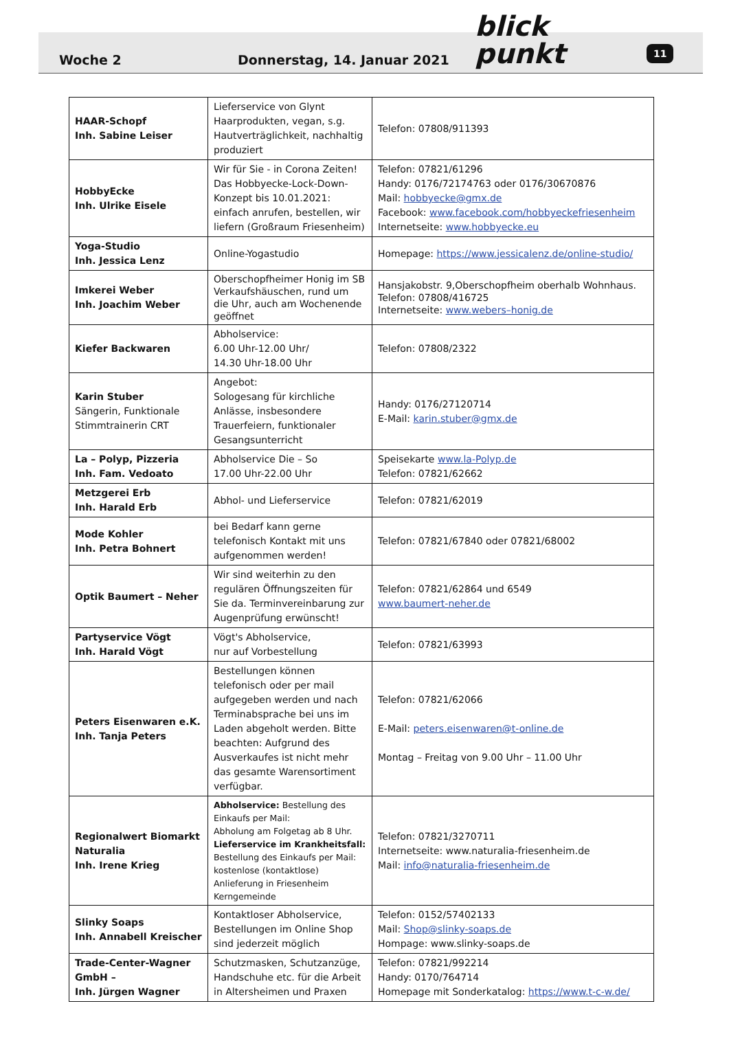Woche 2
Donnerstag, 14. Januar 2021
blick punkt
11
| HAAR-Schopf Inh. Sabine Leiser | Lieferservice von Glynt Haarprodukten, vegan, s.g. Hautverträglichkeit, nachhaltig produziert | Telefon: 07808/911393 |
| HobbyEcke Inh. Ulrike Eisele | Wir für Sie - in Corona Zeiten! Das Hobbyecke-Lock-Down-Konzept bis 10.01.2021: einfach anrufen, bestellen, wir liefern (Großraum Friesenheim) | Telefon: 07821/61296 Handy: 0176/72174763 oder 0176/30670876 Mail: hobbyecke@gmx.de Facebook: www.facebook.com/hobbyeckefriesenheim Internetseite: www.hobbyecke.eu |
| Yoga-Studio Inh. Jessica Lenz | Online-Yogastudio | Homepage: https://www.jessicalenz.de/online-studio/ |
| Imkerei Weber Inh. Joachim Weber | Oberschopfheimer Honig im SB Verkaufshäuschen, rund um die Uhr, auch am Wochenende geöffnet | Hansjakobstr. 9,Oberschopfheim oberhalb Wohnhaus. Telefon: 07808/416725 Internetseite: www.webers–honig.de |
| Kiefer Backwaren | Abholservice: 6.00 Uhr-12.00 Uhr/ 14.30 Uhr-18.00 Uhr | Telefon: 07808/2322 |
| Karin Stuber Sängerin, Funktionale Stimmtrainerin CRT | Angebot: Sologesang für kirchliche Anlässe, insbesondere Trauerfeiern, funktionaler Gesangsunterricht | Handy: 0176/27120714 E-Mail: karin.stuber@gmx.de |
| La – Polyp, Pizzeria Inh. Fam. Vedoato | Abholservice Die – So 17.00 Uhr-22.00 Uhr | Speisekarte www.la-Polyp.de Telefon: 07821/62662 |
| Metzgerei Erb Inh. Harald Erb | Abhol- und Lieferservice | Telefon: 07821/62019 |
| Mode Kohler Inh. Petra Bohnert | bei Bedarf kann gerne telefonisch Kontakt mit uns aufgenommen werden! | Telefon: 07821/67840 oder 07821/68002 |
| Optik Baumert – Neher | Wir sind weiterhin zu den regulären Öffnungszeiten für Sie da. Terminvereinbarung zur Augenprüfung erwünscht! | Telefon: 07821/62864 und 6549 www.baumert-neher.de |
| Partyservice Vögt Inh. Harald Vögt | Vögt's Abholservice, nur auf Vorbestellung | Telefon: 07821/63993 |
| Peters Eisenwaren e.K. Inh. Tanja Peters | Bestellungen können telefonisch oder per mail aufgegeben werden und nach Terminabsprache bei uns im Laden abgeholt werden. Bitte beachten: Aufgrund des Ausverkaufes ist nicht mehr das gesamte Warensortiment verfügbar. | Telefon: 07821/62066 E-Mail: peters.eisenwaren@t-online.de Montag – Freitag von 9.00 Uhr – 11.00 Uhr |
| Regionalwert Biomarkt Naturalia Inh. Irene Krieg | Abholservice: Bestellung des Einkaufs per Mail: Abholung am Folgetag ab 8 Uhr. Lieferservice im Krankheitsfall: Bestellung des Einkaufs per Mail: kostenlose (kontaktlose) Anlieferung in Friesenheim Kerngemeinde | Telefon: 07821/3270711 Internetseite: www.naturalia-friesenheim.de Mail: info@naturalia-friesenheim.de |
| Slinky Soaps Inh. Annabell Kreischer | Kontaktloser Abholservice, Bestellungen im Online Shop sind jederzeit möglich | Telefon: 0152/57402133 Mail: Shop@slinky-soaps.de Hompage: www.slinky-soaps.de |
| Trade-Center-Wagner GmbH – Inh. Jürgen Wagner | Schutzmasken, Schutzanzüge, Handschuhe etc. für die Arbeit in Altersheimen und Praxen | Telefon: 07821/992214 Handy: 0170/764714 Homepage mit Sonderkatalog: https://www.t-c-w.de/ |